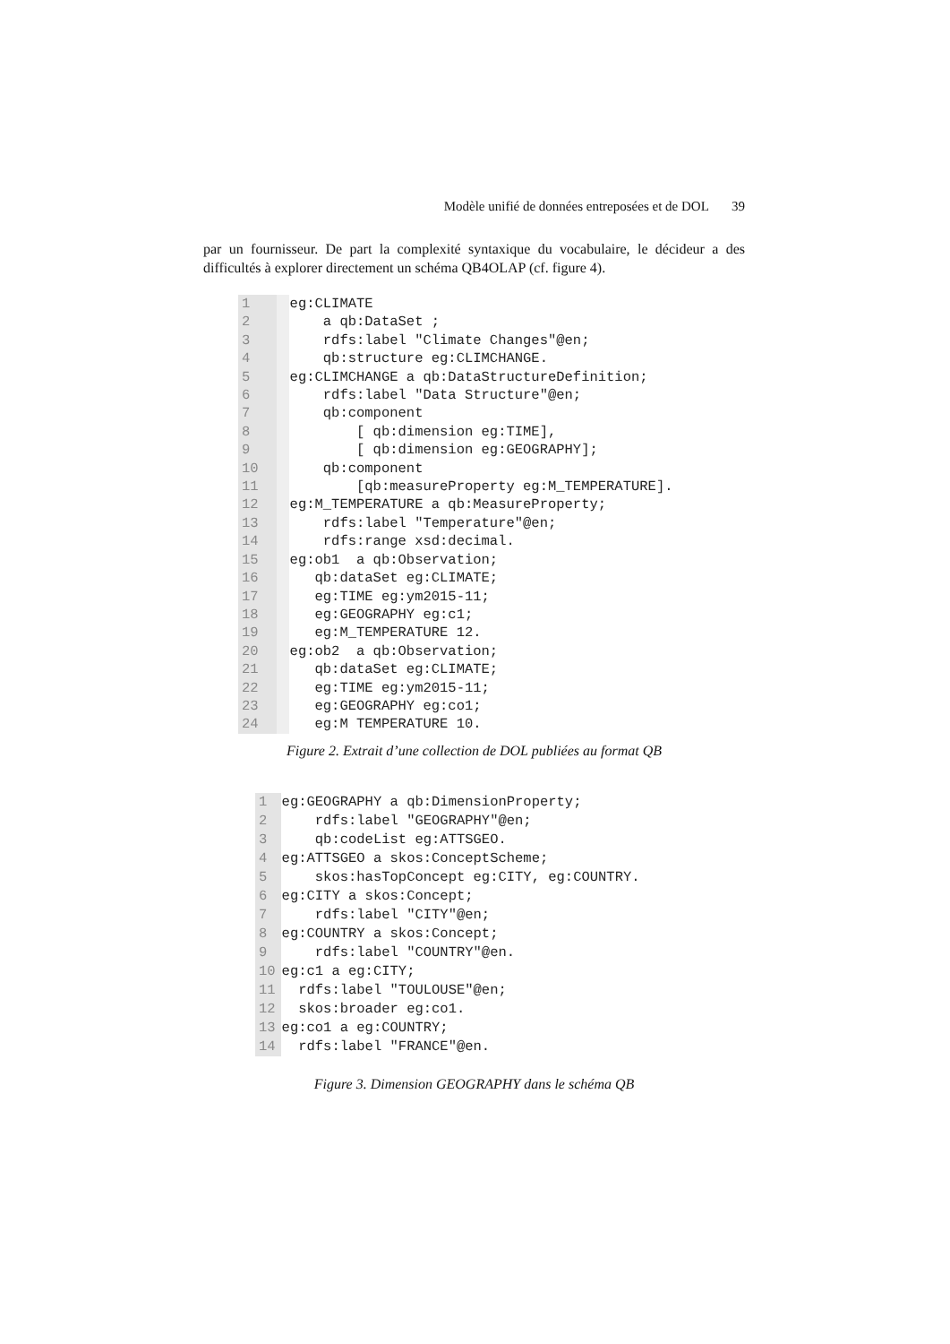Modèle unifié de données entreposées et de DOL 39
par un fournisseur. De part la complexité syntaxique du vocabulaire, le décideur a des difficultés à explorer directement un schéma QB4OLAP (cf. figure 4).
1
2
3
4
5
6
7
8
9
10
11
12
13
14
15
16
17
18
19
20
21
22
23
24
eg:CLIMATE a qb:DataSet ; rdfs:label "Climate Changes"@en; qb:structure eg:CLIMCHANGE. eg:CLIMCHANGE a qb:DataStructureDefinition; rdfs:label "Data Structure"@en; qb:component [ qb:dimension eg:TIME], [ qb:dimension eg:GEOGRAPHY]; qb:component [qb:measureProperty eg:M_TEMPERATURE]. eg:M_TEMPERATURE a qb:MeasureProperty; rdfs:label "Temperature"@en; rdfs:range xsd:decimal. eg:ob1 a qb:Observation; qb:dataSet eg:CLIMATE; eg:TIME eg:ym2015-11; eg:GEOGRAPHY eg:c1; eg:M_TEMPERATURE 12. eg:ob2 a qb:Observation; qb:dataSet eg:CLIMATE; eg:TIME eg:ym2015-11; eg:GEOGRAPHY eg:co1; eg:M TEMPERATURE 10.
Figure 2. Extrait d’une collection de DOL publiées au format QB
1
2
3
4
5
6
7
8
9
10
11
12
13
14
eg:GEOGRAPHY a qb:DimensionProperty; rdfs:label "GEOGRAPHY"@en; qb:codeList eg:ATTSGEO. eg:ATTSGEO a skos:ConceptScheme; skos:hasTopConcept eg:CITY, eg:COUNTRY. eg:CITY a skos:Concept; rdfs:label "CITY"@en; eg:COUNTRY a skos:Concept; rdfs:label "COUNTRY"@en. eg:c1 a eg:CITY; rdfs:label "TOULOUSE"@en; skos:broader eg:co1. eg:co1 a eg:COUNTRY; rdfs:label "FRANCE"@en.
Figure 3. Dimension GEOGRAPHY dans le schéma QB